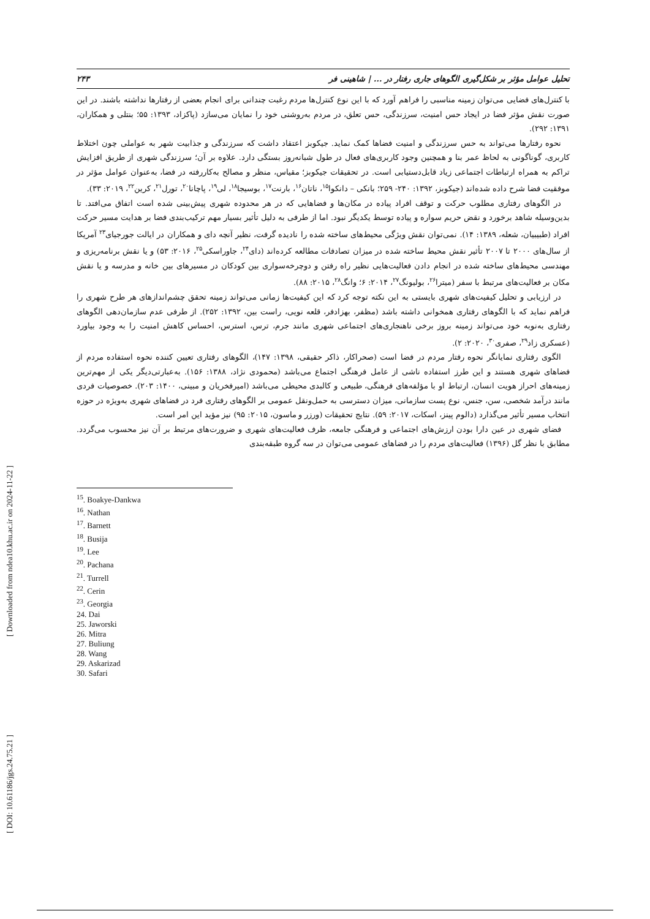[ DOI: 10.61186/jgs.24.75.21 ] [ Downloaded from ndea10.khu.ac.ir on 2024-11-22 ]
تحلیل عوامل مؤثر بر شکل‌گیری الگوهای جاری رفتار در ... | شاهینی فر ۲۴۳
با کنترل‌های فضایی می‌توان زمینه مناسبی را فراهم آورد که با این نوع کنترل‌ها مردم رغبت چندانی برای انجام بعضی از رفتارها نداشته باشند. در این صورت نقش مؤثر فضا در ایجاد حس امنیت، سرزندگی، حس تعلق، در مردم به‌روشنی خود را نمایان می‌سازد (پاکزاد، ۱۳۹۳: ۵۵؛ بنتلی و همکاران، ۱۳۹۱: ۲۹۲).
نحوه رفتارها می‌تواند به حس سرزندگی و امنیت فضاها کمک نماید. جیکوبز اعتقاد داشت که سرزندگی و جذابیت شهر به عواملی چون اختلاط کاربری، گوناگونی به لحاظ عمر بنا و همچنین وجود کاربری‌های فعال در طول شبانه‌روز بستگی دارد. علاوه بر آن؛ سرزندگی شهری از طریق افزایش تراکم به همراه ارتباطات اجتماعی زیاد قابل‌دستیابی است. در تحقیقات جیکوبز؛ مقیاس، منظر و مصالح به‌کاررفته در فضا، به‌عنوان عوامل مؤثر در موفقیت فضا شرح داده شده‌اند (جیکوبز، ۱۳۹۲: ۲۴۰- ۲۵۹؛ بانکی – دانکوا<sup>۱۵</sup>، ناتان<sup>۱۶</sup>، بارنت<sup>۱۷</sup>، بوسیجا<sup>۱۸</sup>، لی<sup>۱۹</sup>، پاچانا<sup>۲۰</sup>، تورل<sup>۲۱</sup>، کرین<sup>۲۲</sup>، ۲۰۱۹: ۳۳).
در الگوهای رفتاری مطلوب حرکت و توقف افراد پیاده در مکان‌ها و فضاهایی که در هر محدوده شهری پیش‌بینی شده است اتفاق می‌افتد. تا بدین‌وسیله شاهد برخورد و نقض حریم سواره و پیاده توسط یکدیگر نبود. اما از طرفی به دلیل تأثیر بسیار مهم ترکیب‌بندی فضا بر هدایت مسیر حرکت افراد (طبیبیان، شعله، ۱۳۸۹: ۱۴). نمی‌توان نقش ویژگی محیط‌های ساخته شده را نادیده گرفت، نظیر آنچه دای و همکاران در ایالت جورجیای<sup>۲۳</sup> آمریکا از سال‌های ۲۰۰۰ تا ۲۰۰۷ تأثیر نقش محیط ساخته شده در میزان تصادفات مطالعه کرده‌اند (دای<sup>۲۴</sup>، جاوراسکی<sup>۲۵</sup>، ۲۰۱۶: ۵۳) و یا نقش برنامه‌ریزی و مهندسی محیط‌های ساخته شده در انجام دادن فعالیت‌هایی نظیر راه رفتن و دوچرخه‌سواری بین کودکان در مسیرهای بین خانه و مدرسه و یا نقش مکان بر فعالیت‌های مرتبط با سفر (میترا<sup>۲۶</sup>، بولیونگ<sup>۲۷</sup>، ۲۰۱۴: ۶؛ وانگ<sup>۲۸</sup>، ۲۰۱۵: ۸۸).
در ارزیابی و تحلیل کیفیت‌های شهری بایستی به این نکته توجه کرد که این کیفیت‌ها زمانی می‌تواند زمینه تحقق چشم‌اندازهای هر طرح شهری را فراهم نماید که با الگوهای رفتاری همخوانی داشته باشد (مظفر، بهزادفر، قلعه نویی، راست بین، ۱۳۹۲: ۲۵۲). از طرفی عدم سازمان‌دهی الگوهای رفتاری به‌نوبه خود می‌تواند زمینه بروز برخی ناهنجاری‌های اجتماعی شهری مانند جرم، ترس، استرس، احساس کاهش امنیت را به وجود بیاورد (عسکری زاد<sup>۲۹</sup>، صفری<sup>۳۰</sup>، ۲۰۲۰: ۲).
الگوی رفتاری نمایانگر نحوه رفتار مردم در فضا است (صحراکار، ذاکر حقیقی، ۱۳۹۸: ۱۴۷)، الگوهای رفتاری تعیین کننده نحوه استفاده مردم از فضاهای شهری هستند و این طرز استفاده ناشی از عامل فرهنگی اجتماع می‌باشد (محمودی نژاد، ۱۳۸۸: ۱۵۶). به‌عبارتی‌دیگر یکی از مهم‌ترین زمینه‌های احراز هویت انسان، ارتباط او با مؤلفه‌های فرهنگی، طبیعی و کالبدی محیطی می‌باشد (امیرفخریان و مبینی، ۱۴۰۰: ۲۰۳). خصوصیات فردی مانند درآمد شخصی، سن، جنس، نوع پست سازمانی، میزان دسترسی به حمل‌ونقل عمومی بر الگوهای رفتاری فرد در فضاهای شهری به‌ویژه در حوزه انتخاب مسیر تأثیر می‌گذارد (دالوم پینز، اسکات، ۲۰۱۷: ۵۹). نتایج تحقیقات (ورزر و ماسون، ۲۰۱۵: ۹۵) نیز مؤید این امر است.
فضای شهری در عین دارا بودن ارزش‌های اجتماعی و فرهنگی جامعه، ظرف فعالیت‌های شهری و ضرورت‌های مرتبط بر آن نیز محسوب می‌گردد. مطابق با نظر گل (۱۳۹۶) فعالیت‌های مردم را در فضاهای عمومی می‌توان در سه گروه طبقه‌بندی
<sup>15</sup>. Boakye-Dankwa
<sup>16</sup>. Nathan
<sup>17</sup>. Barnett
<sup>18</sup>. Busija
<sup>19</sup>. Lee
<sup>20</sup>. Pachana
<sup>21</sup>. Turrell
<sup>22</sup>. Cerin
<sup>23</sup>. Georgia
24. Dai
25. Jaworski
26. Mitra
27. Buliung
28. Wang
29. Askarizad
30. Safari